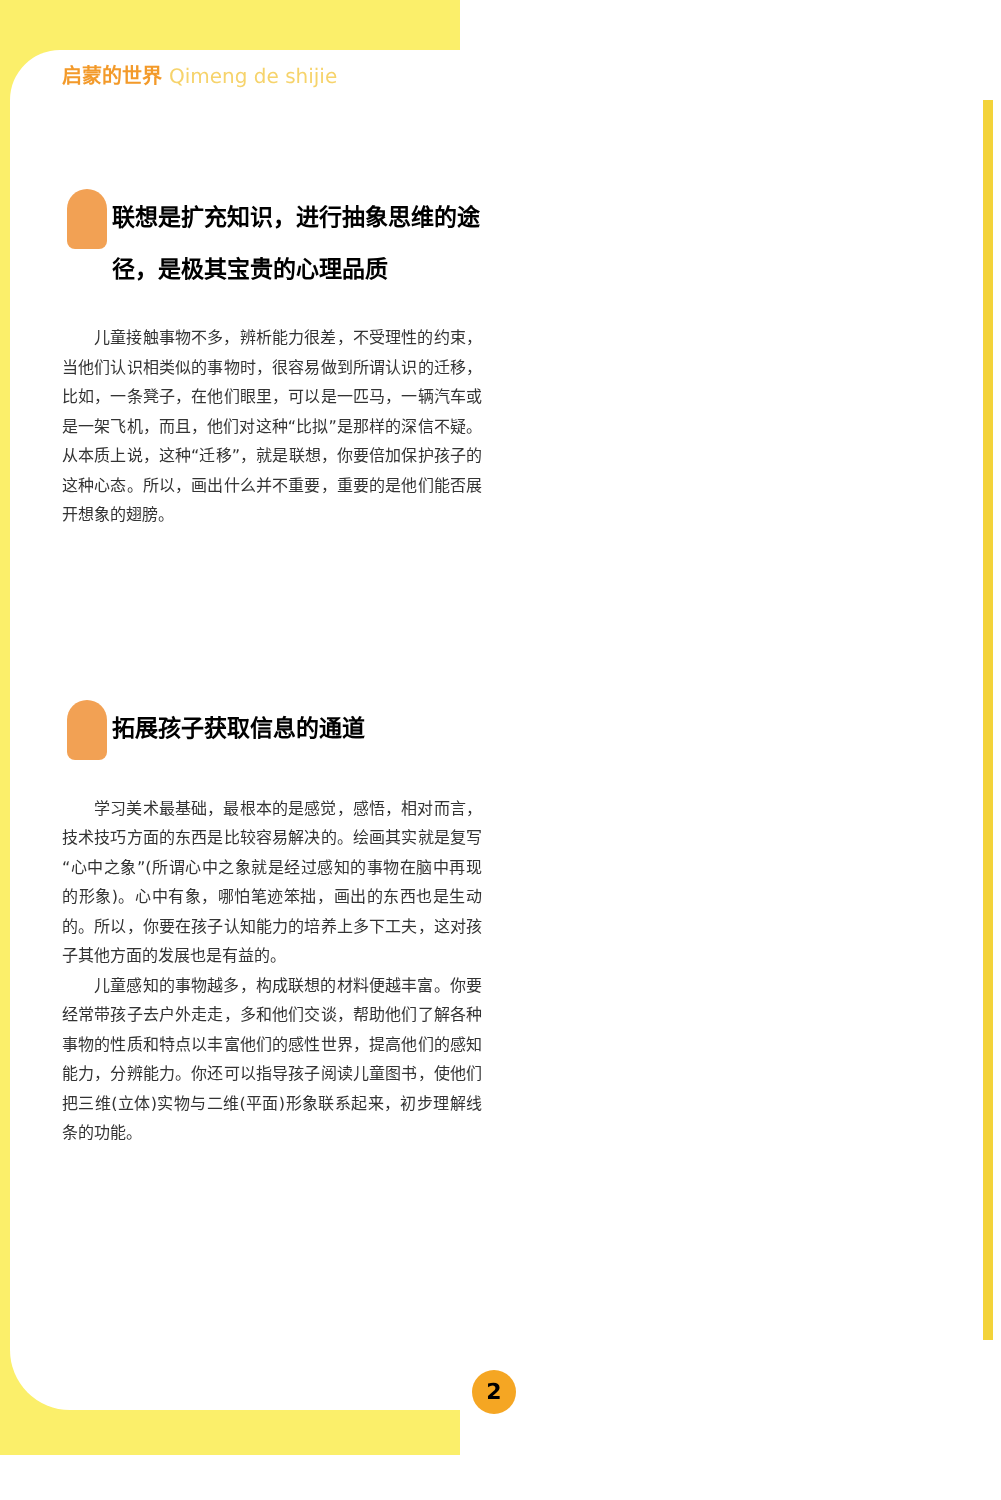启蒙的世界 Qimeng de shijie
联想是扩充知识，进行抽象思维的途径，是极其宝贵的心理品质
儿童接触事物不多，辨析能力很差，不受理性的约束，当他们认识相类似的事物时，很容易做到所谓认识的迁移，比如，一条凳子，在他们眼里，可以是一匹马，一辆汽车或是一架飞机，而且，他们对这种“比拟”是那样的深信不疑。从本质上说，这种“迁移”，就是联想，你要倍加保护孩子的这种心态。所以，画出什么并不重要，重要的是他们能否展开想象的翅膀。
拓展孩子获取信息的通道
学习美术最基础，最根本的是感觉，感悟，相对而言，技术技巧方面的东西是比较容易解决的。绘画其实就是复写“心中之象”(所谓心中之象就是经过感知的事物在脑中再现的形象)。心中有象，哪怕笔迹笨拙，画出的东西也是生动的。所以，你要在孩子认知能力的培养上多下工夫，这对孩子其他方面的发展也是有益的。
儿童感知的事物越多，构成联想的材料便越丰富。你要经常带孩子去户外走走，多和他们交谈，帮助他们了解各种事物的性质和特点以丰富他们的感性世界，提高他们的感知能力，分辨能力。你还可以指导孩子阅读儿童图书，使他们把三维(立体)实物与二维(平面)形象联系起来，初步理解线条的功能。
2